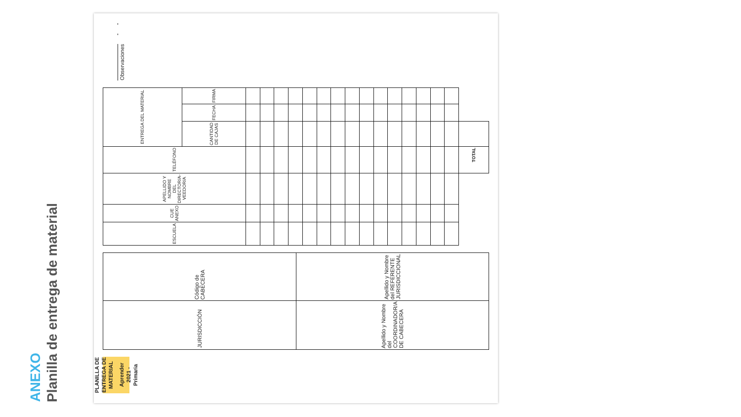ANEXO
Planilla de entrega de material
PLANILLA DE ENTREGA DE MATERIAL
Aprender 2021 - Primaria
| JURISDICCIÓN | Código de CABECERA |
| Apellido y Nombre del COORDINADOR/A DE CABECERA | Apellido y Nombre del REFERENTE JURISDICCIONAL |
| ESCUELA | CUE ANEXO | APELLIDO Y NOMBRE DEL DIRECTOR/A-VEEDOR/A | TELÉFONO | ENTREGA DEL MATERIAL | | |
| --- | --- | --- | --- | --- | --- | --- |
| | | | | CANTIDAD DE CAJAS | FECHA | FIRMA |
| | | | TOTAL | | | |
Observaciones